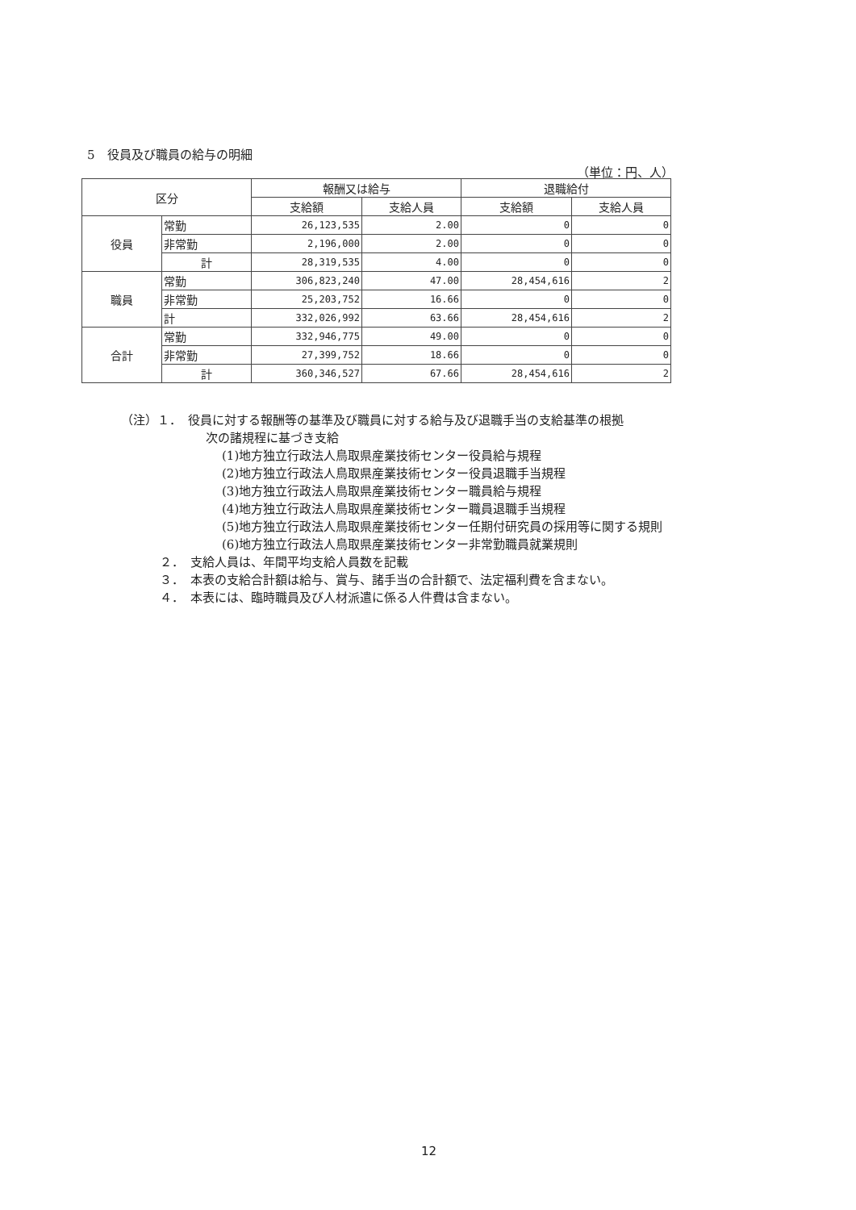5　役員及び職員の給与の明細
（単位：円、人）
| 区分 | | 報酬又は給与 | | 退職給付 | |
| --- | --- | --- | --- | --- | --- |
| | | 支給額 | 支給人員 | 支給額 | 支給人員 |
| 役員 | 常勤 | 26,123,535 | 2.00 | 0 | 0 |
| | 非常勤 | 2,196,000 | 2.00 | 0 | 0 |
| | 計 | 28,319,535 | 4.00 | 0 | 0 |
| 職員 | 常勤 | 306,823,240 | 47.00 | 28,454,616 | 2 |
| | 非常勤 | 25,203,752 | 16.66 | 0 | 0 |
| | 計 | 332,026,992 | 63.66 | 28,454,616 | 2 |
| 合計 | 常勤 | 332,946,775 | 49.00 | 0 | 0 |
| | 非常勤 | 27,399,752 | 18.66 | 0 | 0 |
| | 計 | 360,346,527 | 67.66 | 28,454,616 | 2 |
（注）１．　役員に対する報酬等の基準及び職員に対する給与及び退職手当の支給基準の根拠
次の諸規程に基づき支給
(1)地方独立行政法人鳥取県産業技術センター役員給与規程
(2)地方独立行政法人鳥取県産業技術センター役員退職手当規程
(3)地方独立行政法人鳥取県産業技術センター職員給与規程
(4)地方独立行政法人鳥取県産業技術センター職員退職手当規程
(5)地方独立行政法人鳥取県産業技術センター任期付研究員の採用等に関する規則
(6)地方独立行政法人鳥取県産業技術センター非常勤職員就業規則
２．　支給人員は、年間平均支給人員数を記載
３．　本表の支給合計額は給与、賞与、諸手当の合計額で、法定福利費を含まない。
４．　本表には、臨時職員及び人材派遣に係る人件費は含まない。
12